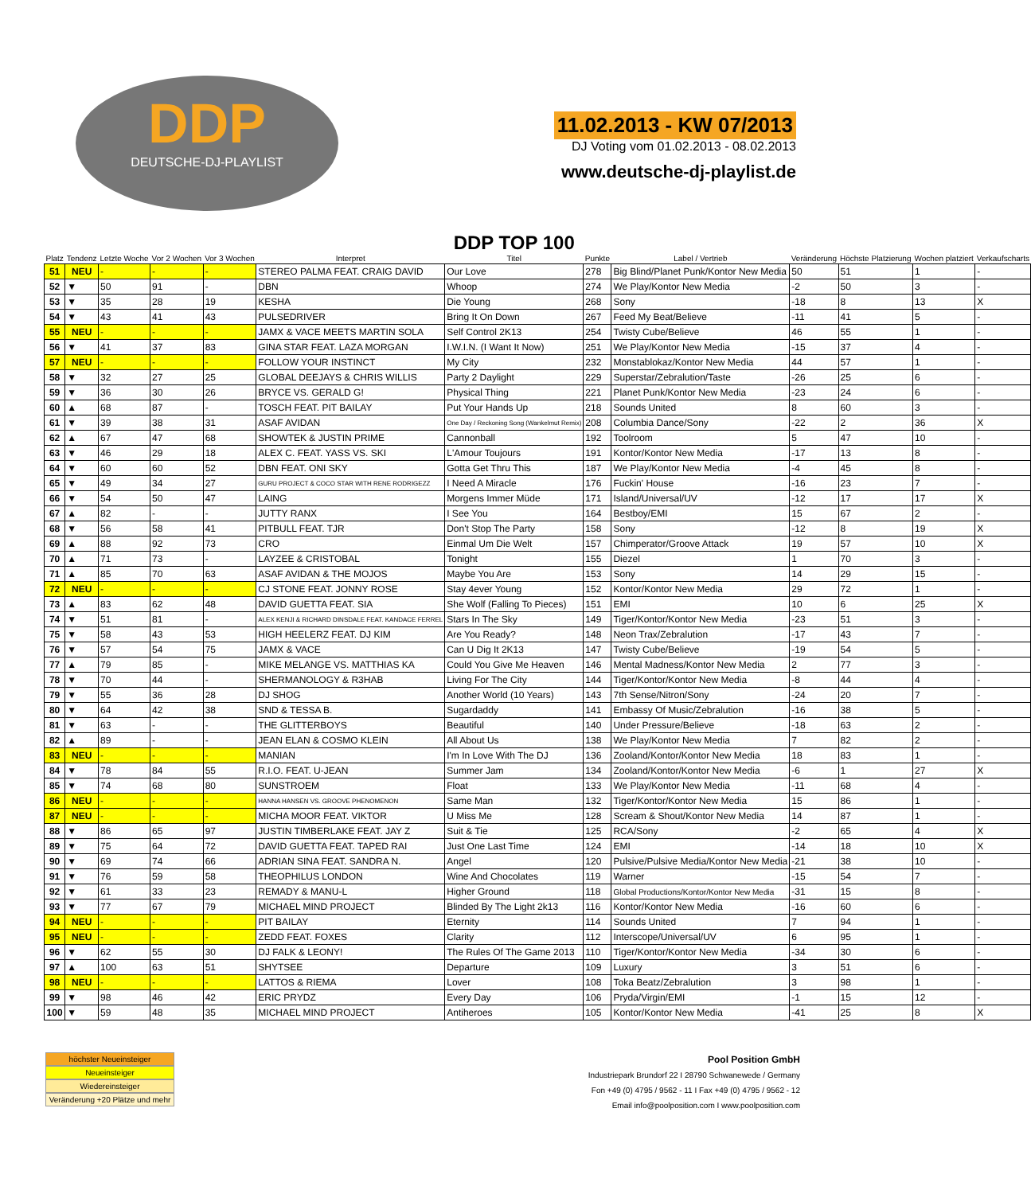DDP
DEUTSCHE-DJ-PLAYLIST
11.02.2013 - KW 07/2013
DJ Voting vom 01.02.2013 - 08.02.2013
www.deutsche-dj-playlist.de
| Platz | Tendenz | Letzte Woche | Vor 2 Wochen | Vor 3 Wochen | Interpret | DDP TOP 100 Titel | Punkte | Label / Vertrieb | Veränderung | Höchste Platzierung | Wochen platziert | Verkaufscharts |
| --- | --- | --- | --- | --- | --- | --- | --- | --- | --- | --- | --- | --- |
| 51 | NEU | - | - | - | STEREO PALMA FEAT. CRAIG DAVID | Our Love | 278 | Big Blind/Planet Punk/Kontor New Media | 50 | 51 | 1 | - |
| 52 | ▼ | 50 | 91 | - | DBN | Whoop | 274 | We Play/Kontor New Media | -2 | 50 | 3 | - |
| 53 | ▼ | 35 | 28 | 19 | KESHA | Die Young | 268 | Sony | -18 | 8 | 13 | X |
| 54 | ▼ | 43 | 41 | 43 | PULSEDRIVER | Bring It On Down | 267 | Feed My Beat/Believe | -11 | 41 | 5 | - |
| 55 | NEU | - | - | - | JAMX & VACE MEETS MARTIN SOLA | Self Control 2K13 | 254 | Twisty Cube/Believe | 46 | 55 | 1 | - |
| 56 | ▼ | 41 | 37 | 83 | GINA STAR FEAT. LAZA MORGAN | I.W.I.N. (I Want It Now) | 251 | We Play/Kontor New Media | -15 | 37 | 4 | - |
| 57 | NEU | - | - | - | FOLLOW YOUR INSTINCT | My City | 232 | Monstablokaz/Kontor New Media | 44 | 57 | 1 | - |
| 58 | ▼ | 32 | 27 | 25 | GLOBAL DEEJAYS & CHRIS WILLIS | Party 2 Daylight | 229 | Superstar/Zebralution/Taste | -26 | 25 | 6 | - |
| 59 | ▼ | 36 | 30 | 26 | BRYCE VS. GERALD G! | Physical Thing | 221 | Planet Punk/Kontor New Media | -23 | 24 | 6 | - |
| 60 | ▲ | 68 | 87 | - | TOSCH FEAT. PIT BAILAY | Put Your Hands Up | 218 | Sounds United | 8 | 60 | 3 | - |
| 61 | ▼ | 39 | 38 | 31 | ASAF AVIDAN | One Day / Reckoning Song (Wankelmut Remix) | 208 | Columbia Dance/Sony | -22 | 2 | 36 | X |
| 62 | ▲ | 67 | 47 | 68 | SHOWTEK & JUSTIN PRIME | Cannonball | 192 | Toolroom | 5 | 47 | 10 | - |
| 63 | ▼ | 46 | 29 | 18 | ALEX C. FEAT. YASS VS. SKI | L'Amour Toujours | 191 | Kontor/Kontor New Media | -17 | 13 | 8 | - |
| 64 | ▼ | 60 | 60 | 52 | DBN FEAT. ONI SKY | Gotta Get Thru This | 187 | We Play/Kontor New Media | -4 | 45 | 8 | - |
| 65 | ▼ | 49 | 34 | 27 | GURU PROJECT & COCO STAR WITH RENE RODRIGEZZ | I Need A Miracle | 176 | Fuckin' House | -16 | 23 | 7 | - |
| 66 | ▼ | 54 | 50 | 47 | LAING | Morgens Immer Müde | 171 | Island/Universal/UV | -12 | 17 | 17 | X |
| 67 | ▲ | 82 | - | - | JUTTY RANX | I See You | 164 | Bestboy/EMI | 15 | 67 | 2 | - |
| 68 | ▼ | 56 | 58 | 41 | PITBULL FEAT. TJR | Don't Stop The Party | 158 | Sony | -12 | 8 | 19 | X |
| 69 | ▲ | 88 | 92 | 73 | CRO | Einmal Um Die Welt | 157 | Chimperator/Groove Attack | 19 | 57 | 10 | X |
| 70 | ▲ | 71 | 73 | - | LAYZEE & CRISTOBAL | Tonight | 155 | Diezel | 1 | 70 | 3 | - |
| 71 | ▲ | 85 | 70 | 63 | ASAF AVIDAN & THE MOJOS | Maybe You Are | 153 | Sony | 14 | 29 | 15 | - |
| 72 | NEU | - | - | - | CJ STONE FEAT. JONNY ROSE | Stay 4ever Young | 152 | Kontor/Kontor New Media | 29 | 72 | 1 | - |
| 73 | ▲ | 83 | 62 | 48 | DAVID GUETTA FEAT. SIA | She Wolf (Falling To Pieces) | 151 | EMI | 10 | 6 | 25 | X |
| 74 | ▼ | 51 | 81 | - | ALEX KENJI & RICHARD DINSDALE FEAT. KANDACE FERREL | Stars In The Sky | 149 | Tiger/Kontor/Kontor New Media | -23 | 51 | 3 | - |
| 75 | ▼ | 58 | 43 | 53 | HIGH HEELERZ FEAT. DJ KIM | Are You Ready? | 148 | Neon Trax/Zebralution | -17 | 43 | 7 | - |
| 76 | ▼ | 57 | 54 | 75 | JAMX & VACE | Can U Dig It 2K13 | 147 | Twisty Cube/Believe | -19 | 54 | 5 | - |
| 77 | ▲ | 79 | 85 | - | MIKE MELANGE VS. MATTHIAS KA | Could You Give Me Heaven | 146 | Mental Madness/Kontor New Media | 2 | 77 | 3 | - |
| 78 | ▼ | 70 | 44 | - | SHERMANOLOGY & R3HAB | Living For The City | 144 | Tiger/Kontor/Kontor New Media | -8 | 44 | 4 | - |
| 79 | ▼ | 55 | 36 | 28 | DJ SHOG | Another World (10 Years) | 143 | 7th Sense/Nitron/Sony | -24 | 20 | 7 | - |
| 80 | ▼ | 64 | 42 | 38 | SND & TESSA B. | Sugardaddy | 141 | Embassy Of Music/Zebralution | -16 | 38 | 5 | - |
| 81 | ▼ | 63 | - | - | THE GLITTERBOYS | Beautiful | 140 | Under Pressure/Believe | -18 | 63 | 2 | - |
| 82 | ▲ | 89 | - | - | JEAN ELAN & COSMO KLEIN | All About Us | 138 | We Play/Kontor New Media | 7 | 82 | 2 | - |
| 83 | NEU | - | - | - | MANIAN | I'm In Love With The DJ | 136 | Zooland/Kontor/Kontor New Media | 18 | 83 | 1 | - |
| 84 | ▼ | 78 | 84 | 55 | R.I.O. FEAT. U-JEAN | Summer Jam | 134 | Zooland/Kontor/Kontor New Media | -6 | 1 | 27 | X |
| 85 | ▼ | 74 | 68 | 80 | SUNSTROEM | Float | 133 | We Play/Kontor New Media | -11 | 68 | 4 | - |
| 86 | NEU | - | - | - | HANNA HANSEN VS. GROOVE PHENOMENON | Same Man | 132 | Tiger/Kontor/Kontor New Media | 15 | 86 | 1 | - |
| 87 | NEU | - | - | - | MICHA MOOR FEAT. VIKTOR | U Miss Me | 128 | Scream & Shout/Kontor New Media | 14 | 87 | 1 | - |
| 88 | ▼ | 86 | 65 | 97 | JUSTIN TIMBERLAKE FEAT. JAY Z | Suit & Tie | 125 | RCA/Sony | -2 | 65 | 4 | X |
| 89 | ▼ | 75 | 64 | 72 | DAVID GUETTA FEAT. TAPED RAI | Just One Last Time | 124 | EMI | -14 | 18 | 10 | X |
| 90 | ▼ | 69 | 74 | 66 | ADRIAN SINA FEAT. SANDRA N. | Angel | 120 | Pulsive/Pulsive Media/Kontor New Media | -21 | 38 | 10 | - |
| 91 | ▼ | 76 | 59 | 58 | THEOPHILUS LONDON | Wine And Chocolates | 119 | Warner | -15 | 54 | 7 | - |
| 92 | ▼ | 61 | 33 | 23 | REMADY & MANU-L | Higher Ground | 118 | Global Productions/Kontor/Kontor New Media | -31 | 15 | 8 | - |
| 93 | ▼ | 77 | 67 | 79 | MICHAEL MIND PROJECT | Blinded By The Light 2k13 | 116 | Kontor/Kontor New Media | -16 | 60 | 6 | - |
| 94 | NEU | - | - | - | PIT BAILAY | Eternity | 114 | Sounds United | 7 | 94 | 1 | - |
| 95 | NEU | - | - | - | ZEDD FEAT. FOXES | Clarity | 112 | Interscope/Universal/UV | 6 | 95 | 1 | - |
| 96 | ▼ | 62 | 55 | 30 | DJ FALK & LEONY! | The Rules Of The Game 2013 | 110 | Tiger/Kontor/Kontor New Media | -34 | 30 | 6 | - |
| 97 | ▲ | 100 | 63 | 51 | SHYTSEE | Departure | 109 | Luxury | 3 | 51 | 6 | - |
| 98 | NEU | - | - | - | LATTOS & RIEMA | Lover | 108 | Toka Beatz/Zebralution | 3 | 98 | 1 | - |
| 99 | ▼ | 98 | 46 | 42 | ERIC PRYDZ | Every Day | 106 | Pryda/Virgin/EMI | -1 | 15 | 12 | - |
| 100 | ▼ | 59 | 48 | 35 | MICHAEL MIND PROJECT | Antiheroes | 105 | Kontor/Kontor New Media | -41 | 25 | 8 | X |
höchster Neueinsteiger
Neueinsteiger
Wiedereinsteiger
Veränderung +20 Plätze und mehr
Pool Position GmbH
Industriepark Brundorf 22 I 28790 Schwanewede / Germany
Fon +49 (0) 4795 / 9562 - 11 I Fax +49 (0) 4795 / 9562 - 12
Email info@poolposition.com I www.poolposition.com